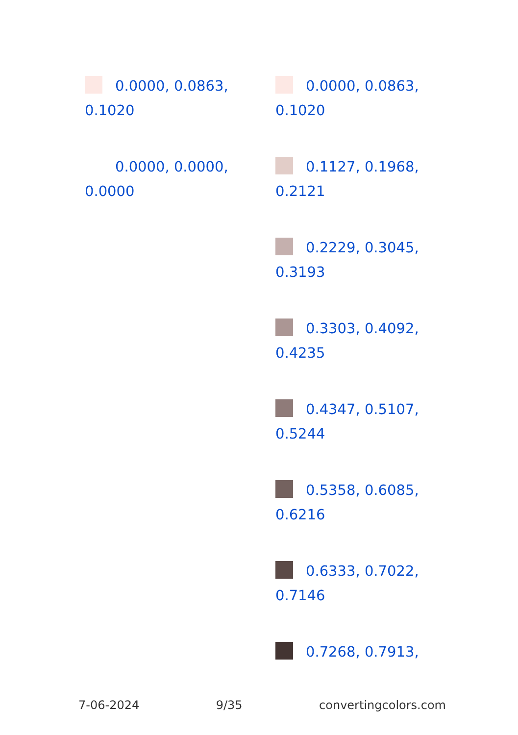0.0000, 0.0863, 0.1020
0.0000, 0.0000, 0.0000
0.0000, 0.0863, 0.1020
0.1127, 0.1968, 0.2121
0.2229, 0.3045, 0.3193
0.3303, 0.4092, 0.4235
0.4347, 0.5107, 0.5244
0.5358, 0.6085, 0.6216
0.6333, 0.7022, 0.7146
0.7268, 0.7913,
7-06-2024 9/35 convertingcolors.com